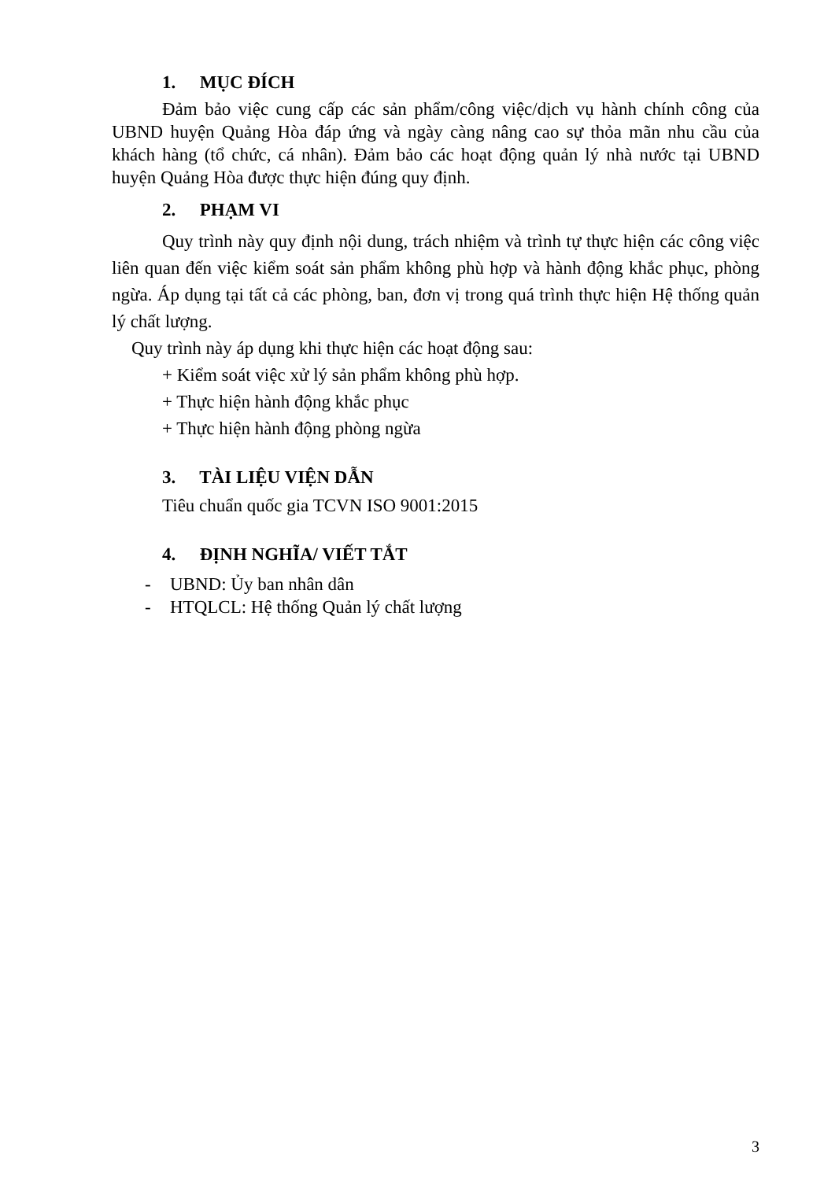1. MỤC ĐÍCH
Đảm bảo việc cung cấp các sản phẩm/công việc/dịch vụ hành chính công của UBND huyện Quảng Hòa đáp ứng và ngày càng nâng cao sự thỏa mãn nhu cầu của khách hàng (tổ chức, cá nhân). Đảm bảo các hoạt động quản lý nhà nước tại UBND huyện Quảng Hòa được thực hiện đúng quy định.
2. PHẠM VI
Quy trình này quy định nội dung, trách nhiệm và trình tự thực hiện các công việc liên quan đến việc kiểm soát sản phẩm không phù hợp và hành động khắc phục, phòng ngừa. Áp dụng tại tất cả các phòng, ban, đơn vị trong quá trình thực hiện Hệ thống quản lý chất lượng.
Quy trình này áp dụng khi thực hiện các hoạt động sau:
+ Kiểm soát việc xử lý sản phẩm không phù hợp.
+ Thực hiện hành động khắc phục
+ Thực hiện hành động phòng ngừa
3. TÀI LIỆU VIỆN DẪN
Tiêu chuẩn quốc gia TCVN ISO 9001:2015
4. ĐỊNH NGHĨA/ VIẾT TẮT
- UBND: Ủy ban nhân dân
- HTQLCL: Hệ thống Quản lý chất lượng
3